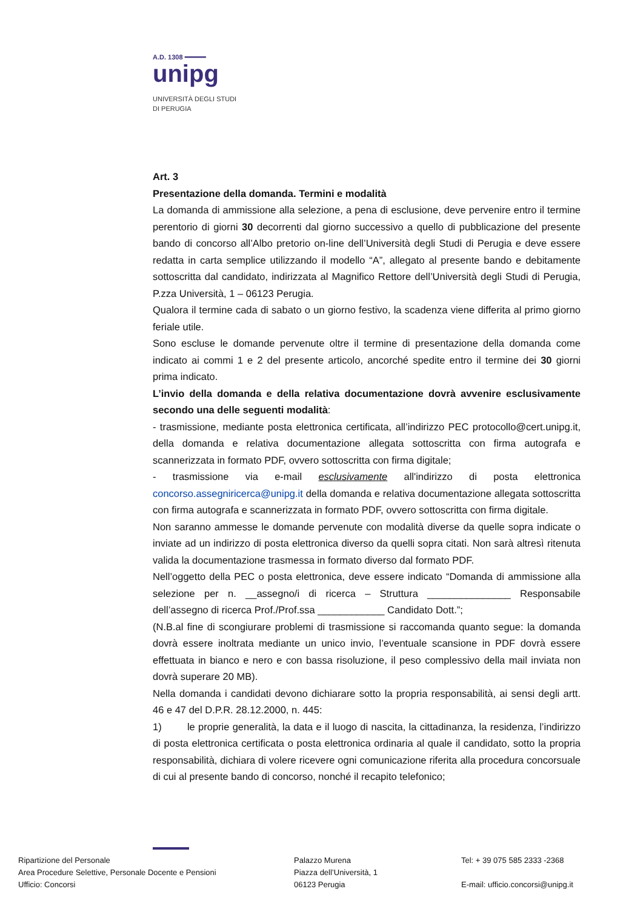A.D. 1308 ━━━━━
unipg
UNIVERSITÀ DEGLI STUDI
DI PERUGIA
Art. 3
Presentazione della domanda. Termini e modalità
La domanda di ammissione alla selezione, a pena di esclusione, deve pervenire entro il termine perentorio di giorni 30 decorrenti dal giorno successivo a quello di pubblicazione del presente bando di concorso all’Albo pretorio on-line dell’Università degli Studi di Perugia e deve essere redatta in carta semplice utilizzando il modello “A”, allegato al presente bando e debitamente sottoscritta dal candidato, indirizzata al Magnifico Rettore dell’Università degli Studi di Perugia, P.zza Università, 1 – 06123 Perugia.
Qualora il termine cada di sabato o un giorno festivo, la scadenza viene differita al primo giorno feriale utile.
Sono escluse le domande pervenute oltre il termine di presentazione della domanda come indicato ai commi 1 e 2 del presente articolo, ancorché spedite entro il termine dei 30 giorni prima indicato.
L’invio della domanda e della relativa documentazione dovrà avvenire esclusivamente secondo una delle seguenti modalità:
- trasmissione, mediante posta elettronica certificata, all’indirizzo PEC protocollo@cert.unipg.it, della domanda e relativa documentazione allegata sottoscritta con firma autografa e scannerizzata in formato PDF, ovvero sottoscritta con firma digitale;
- trasmissione via e-mail esclusivamente all'indirizzo di posta elettronica concorso.assegniricerca@unipg.it della domanda e relativa documentazione allegata sottoscritta con firma autografa e scannerizzata in formato PDF, ovvero sottoscritta con firma digitale.
Non saranno ammesse le domande pervenute con modalità diverse da quelle sopra indicate o inviate ad un indirizzo di posta elettronica diverso da quelli sopra citati. Non sarà altresì ritenuta valida la documentazione trasmessa in formato diverso dal formato PDF.
Nell’oggetto della PEC o posta elettronica, deve essere indicato “Domanda di ammissione alla selezione per n. __assegno/i di ricerca – Struttura _______________ Responsabile dell’assegno di ricerca Prof./Prof.ssa ____________ Candidato Dott.”;
(N.B.al fine di scongiurare problemi di trasmissione si raccomanda quanto segue: la domanda dovrà essere inoltrata mediante un unico invio, l’eventuale scansione in PDF dovrà essere effettuata in bianco e nero e con bassa risoluzione, il peso complessivo della mail inviata non dovrà superare 20 MB).
Nella domanda i candidati devono dichiarare sotto la propria responsabilità, ai sensi degli artt. 46 e 47 del D.P.R. 28.12.2000, n. 445:
1) le proprie generalità, la data e il luogo di nascita, la cittadinanza, la residenza, l’indirizzo di posta elettronica certificata o posta elettronica ordinaria al quale il candidato, sotto la propria responsabilità, dichiara di volere ricevere ogni comunicazione riferita alla procedura concorsuale di cui al presente bando di concorso, nonché il recapito telefonico;
Ripartizione del Personale
Area Procedure Selettive, Personale Docente e Pensioni
Ufficio: Concorsi
Palazzo Murena
Piazza dell’Università, 1
06123 Perugia
Tel: + 39 075 585 2333 -2368
E-mail: ufficio.concorsi@unipg.it